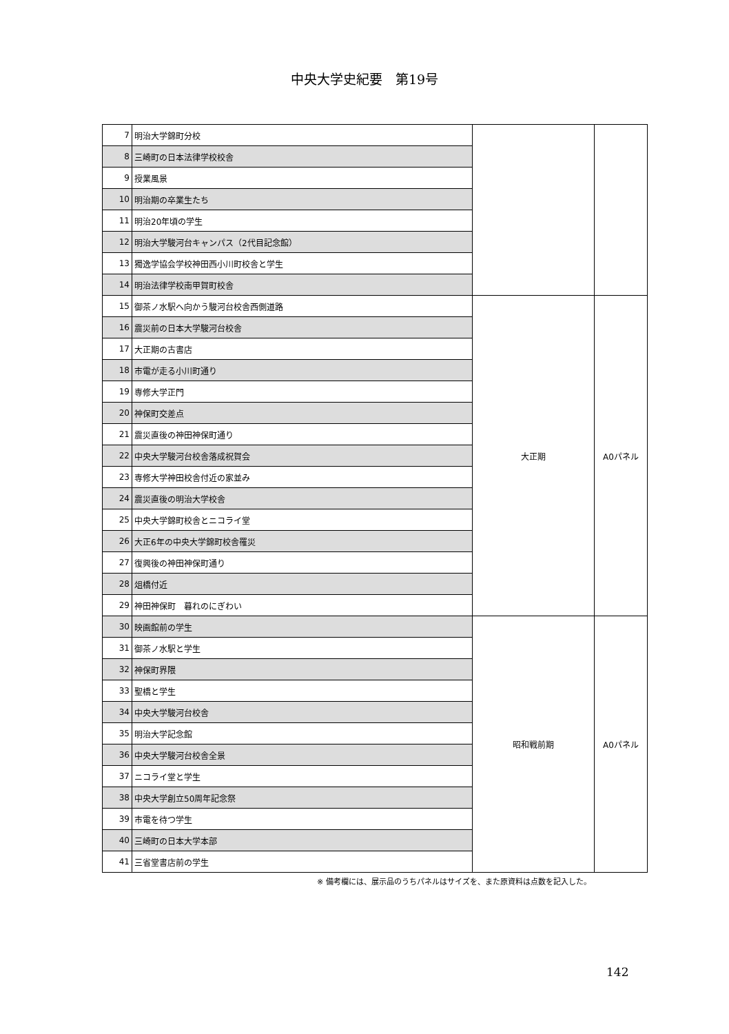中央大学史紀要　第19号
| 7 | 明治大学錦町分校 | | |
| 8 | 三崎町の日本法律学校校舎 | | |
| 9 | 授業風景 | | |
| 10 | 明治期の卒業生たち | | |
| 11 | 明治20年頃の学生 | | |
| 12 | 明治大学駿河台キャンパス（2代目記念館） | | |
| 13 | 獨逸学協会学校神田西小川町校舎と学生 | | |
| 14 | 明治法律学校南甲賀町校舎 | | |
| 15 | 御茶ノ水駅へ向かう駿河台校舎西側道路 | 大正期 | A0パネル |
| 16 | 震災前の日本大学駿河台校舎 | | |
| 17 | 大正期の古書店 | | |
| 18 | 市電が走る小川町通り | | |
| 19 | 専修大学正門 | | |
| 20 | 神保町交差点 | | |
| 21 | 震災直後の神田神保町通り | | |
| 22 | 中央大学駿河台校舎落成祝賀会 | | |
| 23 | 専修大学神田校舎付近の家並み | | |
| 24 | 震災直後の明治大学校舎 | | |
| 25 | 中央大学錦町校舎とニコライ堂 | | |
| 26 | 大正6年の中央大学錦町校舎罹災 | | |
| 27 | 復興後の神田神保町通り | | |
| 28 | 俎橋付近 | | |
| 29 | 神田神保町 暮れのにぎわい | | |
| 30 | 映画館前の学生 | 昭和戦前期 | A0パネル |
| 31 | 御茶ノ水駅と学生 | | |
| 32 | 神保町界隈 | | |
| 33 | 聖橋と学生 | | |
| 34 | 中央大学駿河台校舎 | | |
| 35 | 明治大学記念館 | | |
| 36 | 中央大学駿河台校舎全景 | | |
| 37 | ニコライ堂と学生 | | |
| 38 | 中央大学創立50周年記念祭 | | |
| 39 | 市電を待つ学生 | | |
| 40 | 三崎町の日本大学本部 | | |
| 41 | 三省堂書店前の学生 | | |
※ 備考欄には、展示品のうちパネルはサイズを、また原資料は点数を記入した。
142